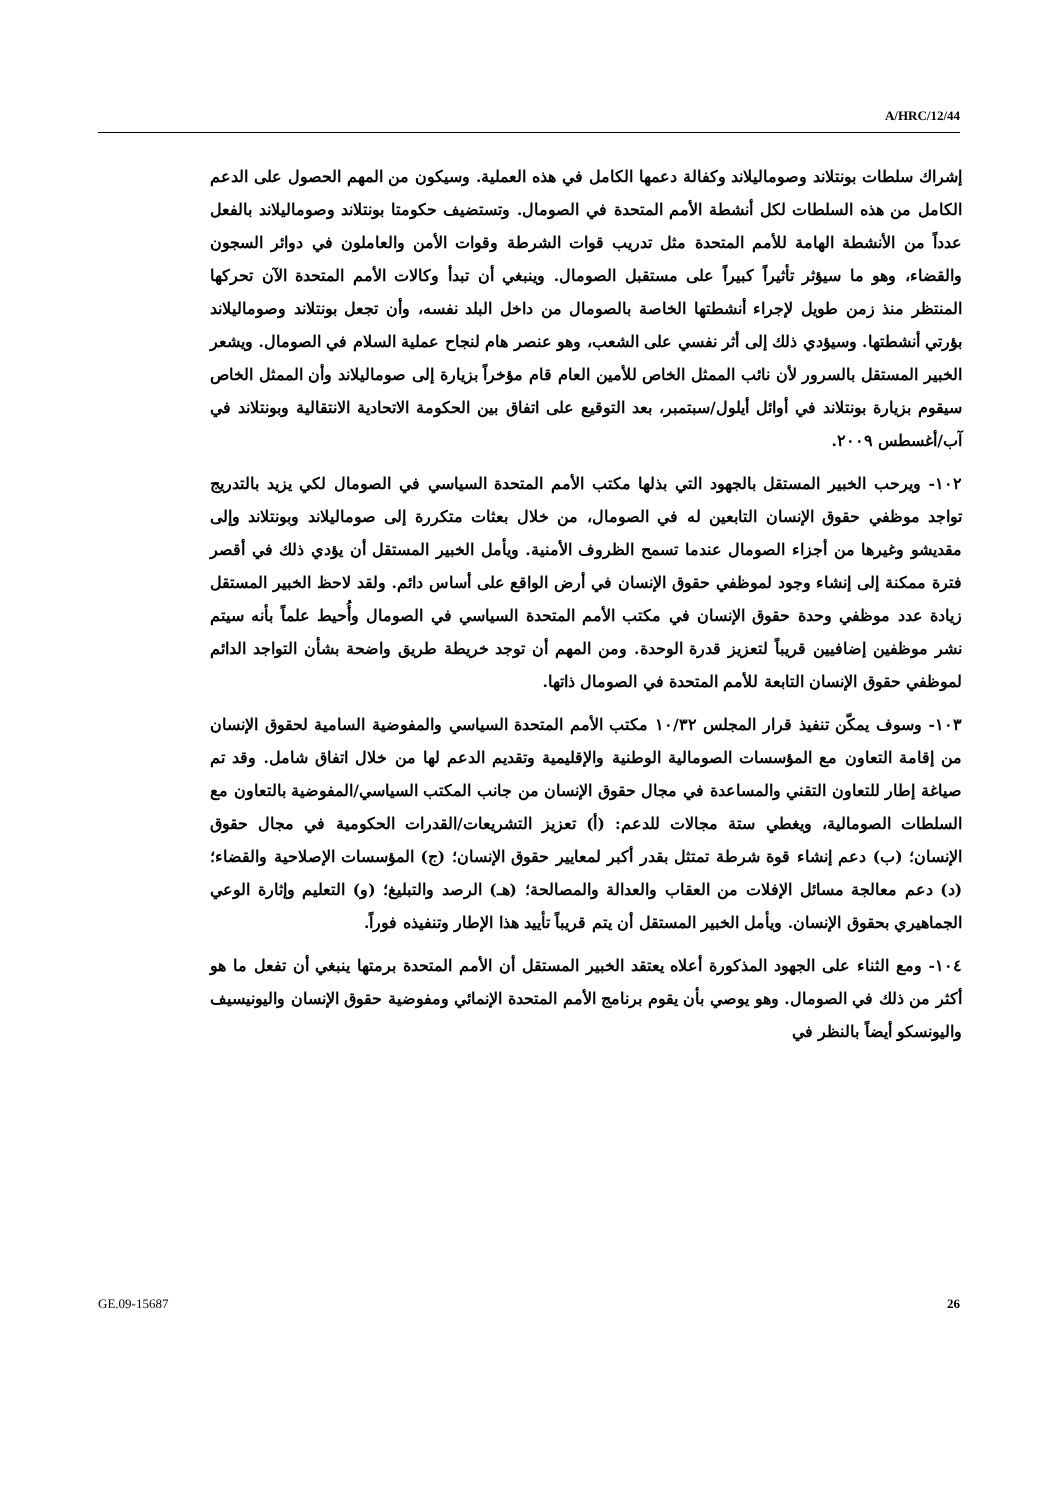A/HRC/12/44
إشراك سلطات بونتلاند وصوماليلاند وكفالة دعمها الكامل في هذه العملية. وسيكون من المهم الحصول على الدعم الكامل من هذه السلطات لكل أنشطة الأمم المتحدة في الصومال. وتستضيف حكومتا بونتلاند وصوماليلاند بالفعل عدداً من الأنشطة الهامة للأمم المتحدة مثل تدريب قوات الشرطة وقوات الأمن والعاملون في دوائر السجون والقضاء، وهو ما سيؤثر تأثيراً كبيراً على مستقبل الصومال. وينبغي أن تبدأ وكالات الأمم المتحدة الآن تحركها المنتظر منذ زمن طويل لإجراء أنشطتها الخاصة بالصومال من داخل البلد نفسه، وأن تجعل بونتلاند وصوماليلاند بؤرتي أنشطتها. وسيؤدي ذلك إلى أثر نفسي على الشعب، وهو عنصر هام لنجاح عملية السلام في الصومال. ويشعر الخبير المستقل بالسرور لأن نائب الممثل الخاص للأمين العام قام مؤخراً بزيارة إلى صوماليلاند وأن الممثل الخاص سيقوم بزيارة بونتلاند في أوائل أيلول/سبتمبر، بعد التوقيع على اتفاق بين الحكومة الاتحادية الانتقالية وبونتلاند في آب/أغسطس ٢٠٠٩.
١٠٢- ويرحب الخبير المستقل بالجهود التي بذلها مكتب الأمم المتحدة السياسي في الصومال لكي يزيد بالتدريج تواجد موظفي حقوق الإنسان التابعين له في الصومال، من خلال بعثات متكررة إلى صوماليلاند وبونتلاند وإلى مقديشو وغيرها من أجزاء الصومال عندما تسمح الظروف الأمنية. ويأمل الخبير المستقل أن يؤدي ذلك في أقصر فترة ممكنة إلى إنشاء وجود لموظفي حقوق الإنسان في أرض الواقع على أساس دائم. ولقد لاحظ الخبير المستقل زيادة عدد موظفي وحدة حقوق الإنسان في مكتب الأمم المتحدة السياسي في الصومال وأُحيط علماً بأنه سيتم نشر موظفين إضافيين قريباً لتعزيز قدرة الوحدة. ومن المهم أن توجد خريطة طريق واضحة بشأن التواجد الدائم لموظفي حقوق الإنسان التابعة للأمم المتحدة في الصومال ذاتها.
١٠٣- وسوف يمكّن تنفيذ قرار المجلس ١٠/٣٢ مكتب الأمم المتحدة السياسي والمفوضية السامية لحقوق الإنسان من إقامة التعاون مع المؤسسات الصومالية الوطنية والإقليمية وتقديم الدعم لها من خلال اتفاق شامل. وقد تم صياغة إطار للتعاون التقني والمساعدة في مجال حقوق الإنسان من جانب المكتب السياسي/المفوضية بالتعاون مع السلطات الصومالية، ويغطي ستة مجالات للدعم: (أ) تعزيز التشريعات/القدرات الحكومية في مجال حقوق الإنسان؛ (ب) دعم إنشاء قوة شرطة تمتثل بقدر أكبر لمعايير حقوق الإنسان؛ (ج) المؤسسات الإصلاحية والقضاء؛ (د) دعم معالجة مسائل الإفلات من العقاب والعدالة والمصالحة؛ (هـ) الرصد والتبليغ؛ (و) التعليم وإثارة الوعي الجماهيري بحقوق الإنسان. ويأمل الخبير المستقل أن يتم قريباً تأييد هذا الإطار وتنفيذه فوراً.
١٠٤- ومع الثناء على الجهود المذكورة أعلاه يعتقد الخبير المستقل أن الأمم المتحدة برمتها ينبغي أن تفعل ما هو أكثر من ذلك في الصومال. وهو يوصي بأن يقوم برنامج الأمم المتحدة الإنمائي ومفوضية حقوق الإنسان واليونيسيف واليونسكو أيضاً بالنظر في
GE.09-15687 26